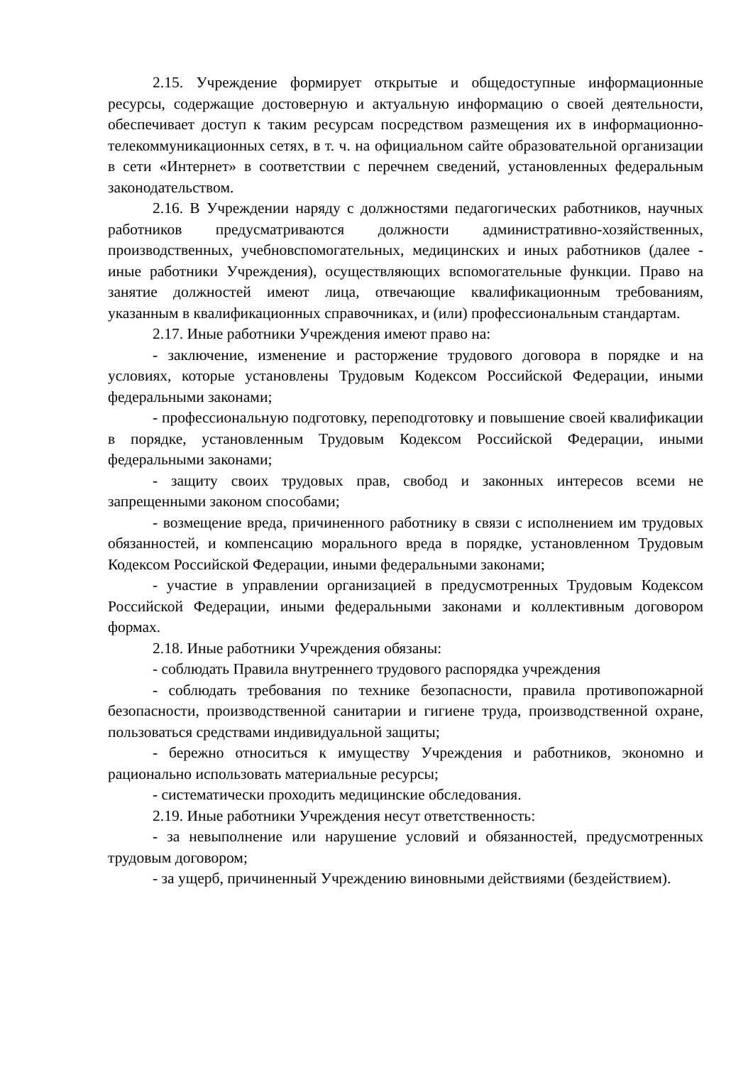2.15. Учреждение формирует открытые и общедоступные информационные ресурсы, содержащие достоверную и актуальную информацию о своей деятельности, обеспечивает доступ к таким ресурсам посредством размещения их в информационно-телекоммуникационных сетях, в т. ч. на официальном сайте образовательной организации в сети «Интернет» в соответствии с перечнем сведений, установленных федеральным законодательством.
2.16. В Учреждении наряду с должностями педагогических работников, научных работников предусматриваются должности административно-хозяйственных, производственных, учебновспомогательных, медицинских и иных работников (далее - иные работники Учреждения), осуществляющих вспомогательные функции. Право на занятие должностей имеют лица, отвечающие квалификационным требованиям, указанным в квалификационных справочниках, и (или) профессиональным стандартам.
2.17. Иные работники Учреждения имеют право на:
- заключение, изменение и расторжение трудового договора в порядке и на условиях, которые установлены Трудовым Кодексом Российской Федерации, иными федеральными законами;
- профессиональную подготовку, переподготовку и повышение своей квалификации в порядке, установленным Трудовым Кодексом Российской Федерации, иными федеральными законами;
- защиту своих трудовых прав, свобод и законных интересов всеми не запрещенными законом способами;
- возмещение вреда, причиненного работнику в связи с исполнением им трудовых обязанностей, и компенсацию морального вреда в порядке, установленном Трудовым Кодексом Российской Федерации, иными федеральными законами;
- участие в управлении организацией в предусмотренных Трудовым Кодексом Российской Федерации, иными федеральными законами и коллективным договором формах.
2.18. Иные работники Учреждения обязаны:
- соблюдать Правила внутреннего трудового распорядка учреждения
- соблюдать требования по технике безопасности, правила противопожарной безопасности, производственной санитарии и гигиене труда, производственной охране, пользоваться средствами индивидуальной защиты;
- бережно относиться к имуществу Учреждения и работников, экономно и рационально использовать материальные ресурсы;
- систематически проходить медицинские обследования.
2.19. Иные работники Учреждения несут ответственность:
- за невыполнение или нарушение условий и обязанностей, предусмотренных трудовым договором;
- за ущерб, причиненный Учреждению виновными действиями (бездействием).